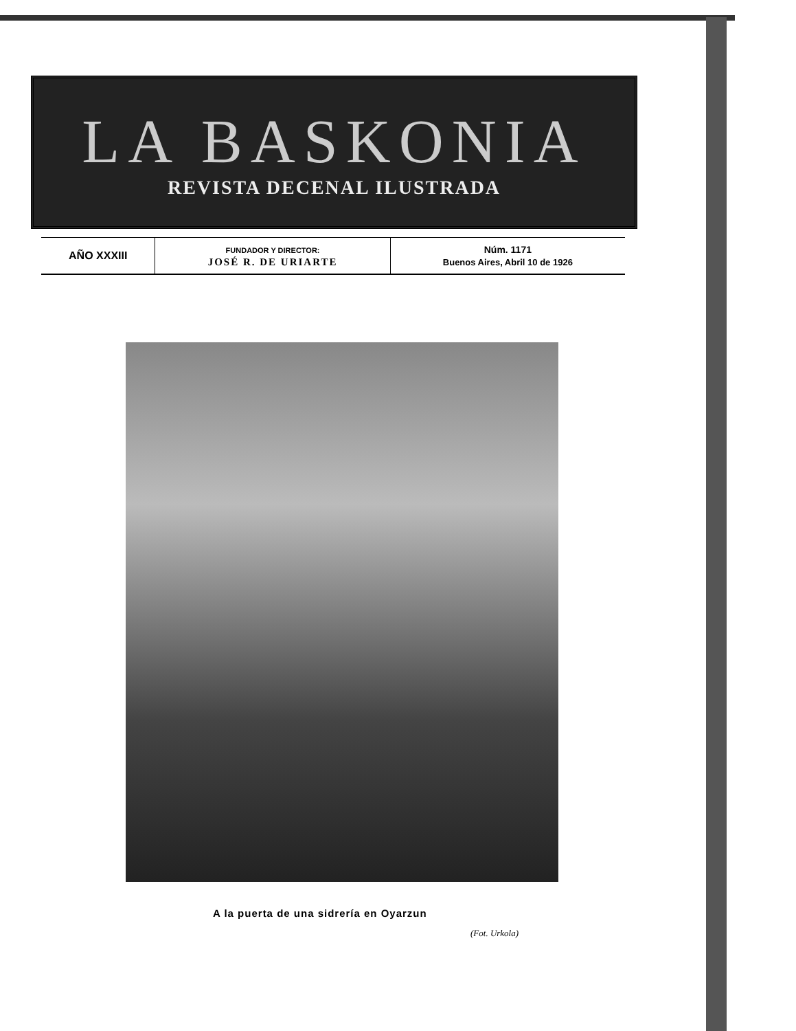LA BASKONIA
REVISTA DECENAL ILUSTRADA
| AÑO XXXIII | FUNDADOR Y DIRECTOR: JOSÉ R. DE URIARTE | Núm. 1171 Buenos Aires, Abril 10 de 1926 |
A la puerta de una sidrería en Oyarzun
(Fot. Urkola)